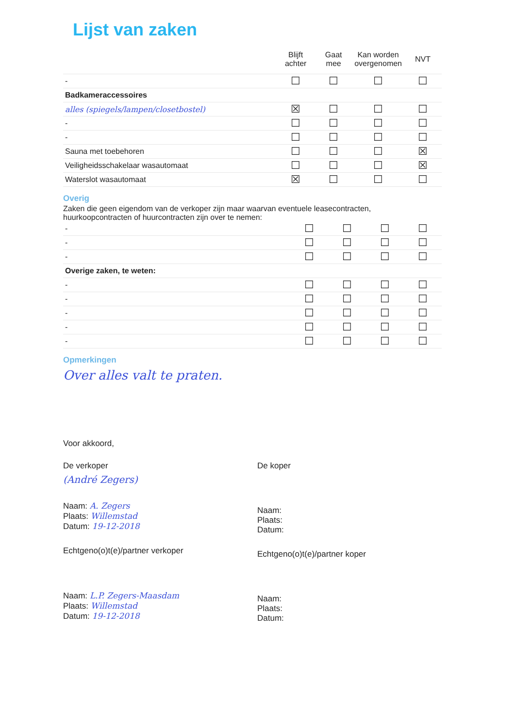Lijst van zaken
| | Blijft achter | Gaat mee | Kan worden overgenomen | NVT |
| --- | --- | --- | --- | --- |
| - | ☐ | ☐ | ☐ | ☐ |
| Badkameraccessoires | | | | |
| alles (spiegels/lampen/closetbostel) | ☒ | ☐ | ☐ | ☐ |
| - | ☐ | ☐ | ☐ | ☐ |
| - | ☐ | ☐ | ☐ | ☐ |
| Sauna met toebehoren | ☐ | ☐ | ☐ | ☒ |
| Veiligheidsschakelaar wasautomaat | ☐ | ☐ | ☐ | ☒ |
| Waterslot wasautomaat | ☒ | ☐ | ☐ | ☐ |
Overig
Zaken die geen eigendom van de verkoper zijn maar waarvan eventuele leasecontracten, huurkoopcontracten of huurcontracten zijn over te nemen:
| - | ☐ | ☐ | ☐ | ☐ |
| - | ☐ | ☐ | ☐ | ☐ |
| - | ☐ | ☐ | ☐ | ☐ |
| Overige zaken, te weten: | | | | |
| - | ☐ | ☐ | ☐ | ☐ |
| - | ☐ | ☐ | ☐ | ☐ |
| - | ☐ | ☐ | ☐ | ☐ |
| - | ☐ | ☐ | ☐ | ☐ |
| - | ☐ | ☐ | ☐ | ☐ |
Opmerkingen
Over alles valt te praten.
Voor akkoord,
De verkoper
(André Zegers)
Naam: A. Zegers
Plaats: Willemstad
Datum: 19-12-2018
Echtgeno(o)t(e)/partner verkoper
Naam: L.P. Zegers-Maasdam
Plaats: Willemstad
Datum: 19-12-2018
De koper
Naam:
Plaats:
Datum:
Echtgeno(o)t(e)/partner koper
Naam:
Plaats:
Datum: